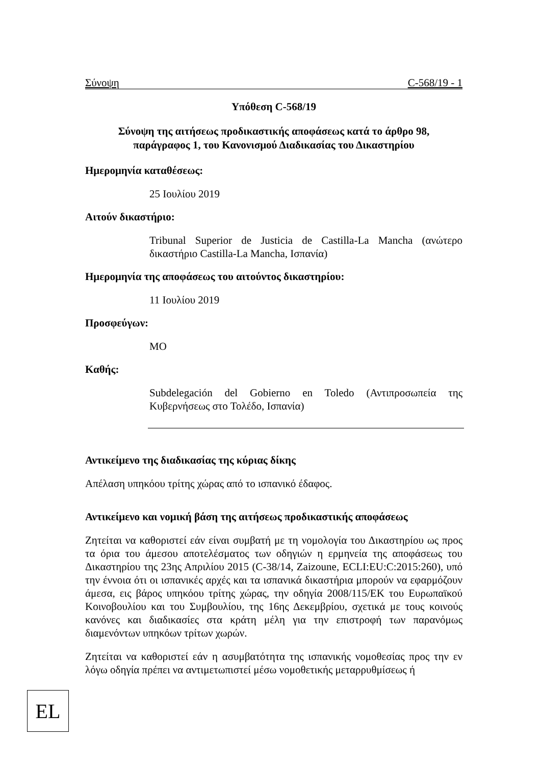Σύνοψη C-568/19 - 1
Υπόθεση C-568/19
Σύνοψη της αιτήσεως προδικαστικής αποφάσεως κατά το άρθρο 98,
παράγραφος 1, του Κανονισμού Διαδικασίας του Δικαστηρίου
Ημερομηνία καταθέσεως:
25 Ιουλίου 2019
Αιτούν δικαστήριο:
Tribunal Superior de Justicia de Castilla-La Mancha (ανώτερο δικαστήριο Castilla-La Mancha, Ισπανία)
Ημερομηνία της αποφάσεως του αιτούντος δικαστηρίου:
11 Ιουλίου 2019
Προσφεύγων:
MO
Καθής:
Subdelegación del Gobierno en Toledo (Αντιπροσωπεία της Κυβερνήσεως στο Τολέδο, Ισπανία)
Αντικείμενο της διαδικασίας της κύριας δίκης
Απέλαση υπηκόου τρίτης χώρας από το ισπανικό έδαφος.
Αντικείμενο και νομική βάση της αιτήσεως προδικαστικής αποφάσεως
Ζητείται να καθοριστεί εάν είναι συμβατή με τη νομολογία του Δικαστηρίου ως προς τα όρια του άμεσου αποτελέσματος των οδηγιών η ερμηνεία της αποφάσεως του Δικαστηρίου της 23ης Απριλίου 2015 (C-38/14, Zaizoune, ECLI:EU:C:2015:260), υπό την έννοια ότι οι ισπανικές αρχές και τα ισπανικά δικαστήρια μπορούν να εφαρμόζουν άμεσα, εις βάρος υπηκόου τρίτης χώρας, την οδηγία 2008/115/ΕΚ του Ευρωπαϊκού Κοινοβουλίου και του Συμβουλίου, της 16ης Δεκεμβρίου, σχετικά με τους κοινούς κανόνες και διαδικασίες στα κράτη μέλη για την επιστροφή των παρανόμως διαμενόντων υπηκόων τρίτων χωρών.
Ζητείται να καθοριστεί εάν η ασυμβατότητα της ισπανικής νομοθεσίας προς την εν λόγω οδηγία πρέπει να αντιμετωπιστεί μέσω νομοθετικής μεταρρυθμίσεως ή
EL